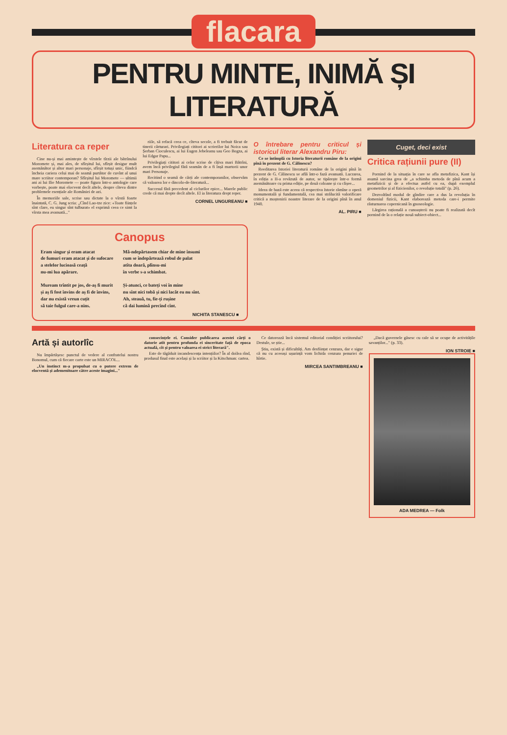flacara
PENTRU MINTE, INIMĂ ȘI LITERATURĂ
Literatura ca reper
Cine nu-și mai amintește de vîrstele tîrzii ale bătrînului Moromete și, mai ales, de sfîrșitul lui, sfîrșit desigur mult asemănător și altor mari personaje, sfîrșit totuși unic, fiindcă încheia cariera celui mai de seamă purtător de cuvînt al unui mare scriitor contemporan? Sfîrșitul lui Moromete — ultimii ani ai lui Ilie Moromete — poate figura într-o antologie care vorbește, poate mai elocvent decît altele, despre cîteva dintre problemele esențiale ale României de azi.
În memoriile sale, scrise sau dictate la o vîrstă foarte înaintată, C. G. Jung scria: „Cînd Lao-tze zice: «Toate ființele sînt clare, eu singur sînt tulburat» el exprimă ceea ce simt la vîrsta mea avansată..."
riile, să refacă ceea ce, cîteva secole, a fi trebuit făcut de tinerii cărturari. Privilegiați cititori ai scrierilor lui Noica sau Șerban Cioculescu, ai lui Eugen Jebeleanu sau Geo Bogza, ai lui Edgar Papu...
Privilegiați cititori ai celor scrise de cîțiva mari Bătrîni, avem încă privilegiul fără seamăn de a fi înșă martorii unor mari Personaje.
Recitind o seamă de cărți ale contemporanilor, observăm că valoarea lor e dincolo-de-literatură...
Succesul fără precedent al ciclurilor epice... Marele public crede că mai drepte decît altele. El ia literatura drept reper.
CORNEL UNGUREANU ■
Canopus
Eram singur și eram atacat
de fumuri eram atacat și de sufocare
a stelelor lucioasă ceață
nu-mi lua apărare.
Muream trîntit pe jos, de-aș fi murit
și aș fi fost învins de aș fi de învins,
dar nu există vreun cuțit
să taie fulgul care-a nins.
Mă-ndepărtasem chiar de mine însumi
cum se îndepărtează robul de palat
atîta doară, plînsu-mi
în verbe s-a schimbat.
Și-atunci, ce bateți voi în mine
nu sînt nici tobă și nici lacăt eu nu sînt.
Ah, steauă, tu, fie-ți rușine
că dai lumină precînd cînt.
NICHITA STANESCU ■
O întrebare pentru criticul și istoricul literar Alexandru Piru:
Ce se întîmplă cu Istoria literaturii române de la origini pînă în prezent de G. Călinescu?
Reeditarea Istoriei literaturii române de la origini pînă în prezent de G. Călinescu se află într-o fază avansată. Lucrarea, în ediția a II-a revăzută de autor, se tipărește într-o formă asemănătoare cu prima ediție, pe două coloane și cu clișee...
Ideea de bază este aceea că respectiva Istorie rămîne o operă monumentală și fundamentală, cea mai strălucită valorificare critică a moștenirii noastre literare de la origini pînă în anul 1940.
AL. PIRU ■
Cuget, deci exist
Critica rațiunii pure (II)
Pornind de la situația în care se afla metafizica, Kant își asumă sarcina grea de „a schimba metoda de pînă acum a metafizicii și de a efectua astfel cu ea, după exemplul geometrilor și al fizicienilor, o revoluție totală" (p. 26).
Dezvoltînd modul de gîndire care a dus la revoluția în domeniul fizicii, Kant elaborează metoda care-i permite răsturnarea copernicană în gnoseologie.
Lărgirea rațională a cunoașterii nu poate fi realizată decît pornind de la o relație nouă subiect-obiect...
Artă și autorlîc
Nu împărtășesc punctul de vedere al confratelui nostru Bonomul, cum că fiecare carte este un MIRACOL...
„Un instinct m-a propulsat cu o putere extrem de elocventă și ademenitoare către aceste imagini..."
consecințele ei. Consider publicarea acestei cărți o datorie atît pentru profunda ei sinceritate față de epoca actuală, cît și pentru valoarea ei strict literară".
Este de tăgăduit incandescența intențiilor? În al doilea rînd, produsul final este același și la scriitor și la Kitschman: cartea.
Ce datorează încă sistemul editorial condiției scriitorului? Destule, se știe...
Știu, există și dificultăți. Am desființat cenzura, dar e sigur că nu cu aceeași ușurință vom lichida cenzura penuriei de hîrtie.
MIRCEA SANTIMBREANU ■
„Dacă guvernele găsesc cu cale să se ocupe de activitățile savanților..." (p. 33).
ION STROIE ■
ADA MEDREA — Folk